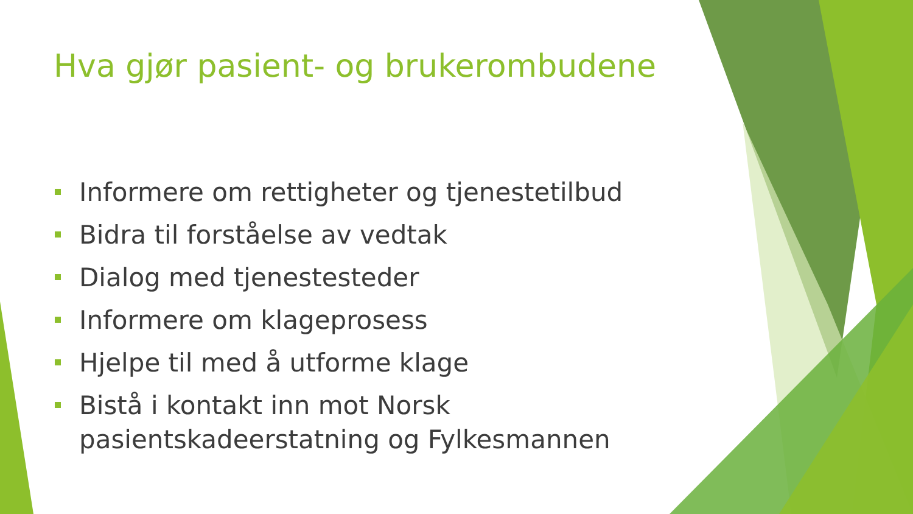Hva gjør pasient- og brukerombudene
Informere om rettigheter og tjenestetilbud
Bidra til forståelse av vedtak
Dialog med tjenestesteder
Informere om klageprosess
Hjelpe til med å utforme klage
Bistå i kontakt inn mot Norsk pasientskadeerstatning og Fylkesmannen